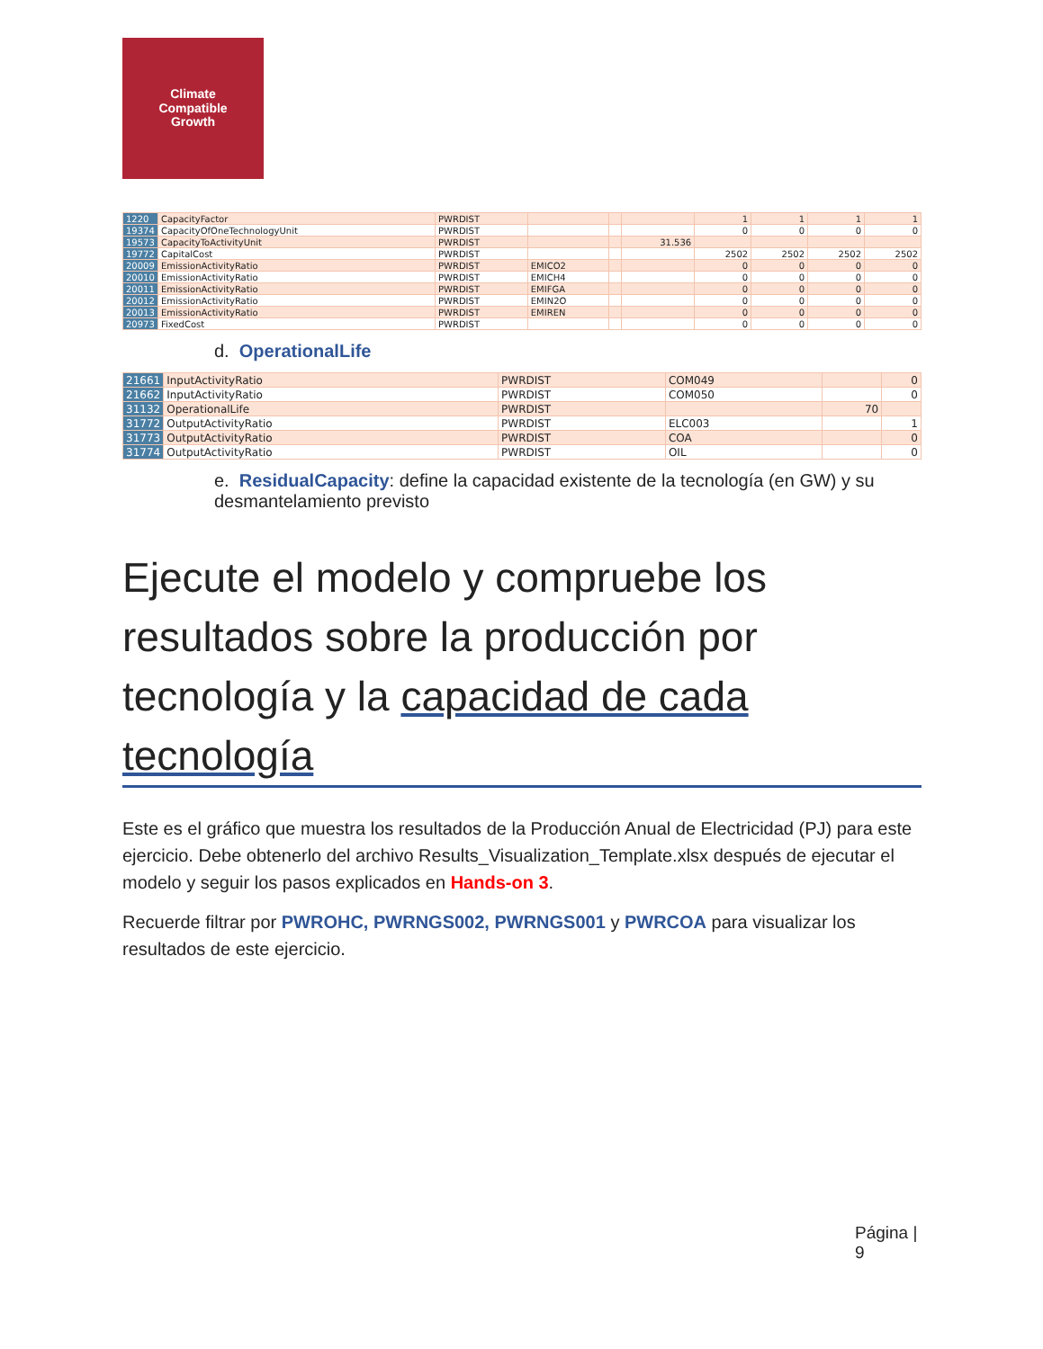Climate
Compatible
Growth
| 1220 | CapacityFactor | PWRDIST | | | | 1 | 1 | 1 | 1 |
| 19374 | CapacityOfOneTechnologyUnit | PWRDIST | | | | 0 | 0 | 0 | 0 |
| 19573 | CapacityToActivityUnit | PWRDIST | | | 31.536 | | | | |
| 19772 | CapitalCost | PWRDIST | | | | 2502 | 2502 | 2502 | 2502 |
| 20009 | EmissionActivityRatio | PWRDIST | EMICO2 | | | 0 | 0 | 0 | 0 |
| 20010 | EmissionActivityRatio | PWRDIST | EMICH4 | | | 0 | 0 | 0 | 0 |
| 20011 | EmissionActivityRatio | PWRDIST | EMIFGA | | | 0 | 0 | 0 | 0 |
| 20012 | EmissionActivityRatio | PWRDIST | EMIN2O | | | 0 | 0 | 0 | 0 |
| 20013 | EmissionActivityRatio | PWRDIST | EMIREN | | | 0 | 0 | 0 | 0 |
| 20973 | FixedCost | PWRDIST | | | | 0 | 0 | 0 | 0 |
d. OperationalLife
| 21661 | InputActivityRatio | PWRDIST | COM049 | | 0 |
| 21662 | InputActivityRatio | PWRDIST | COM050 | | 0 |
| 31132 | OperationalLife | PWRDIST | | 70 | |
| 31772 | OutputActivityRatio | PWRDIST | ELC003 | | 1 |
| 31773 | OutputActivityRatio | PWRDIST | COA | | 0 |
| 31774 | OutputActivityRatio | PWRDIST | OIL | | 0 |
e. ResidualCapacity: define la capacidad existente de la tecnología (en GW) y su desmantelamiento previsto
Ejecute el modelo y compruebe los resultados sobre la producción por tecnología y la capacidad de cada tecnología
Este es el gráfico que muestra los resultados de la Producción Anual de Electricidad (PJ) para este ejercicio. Debe obtenerlo del archivo Results_Visualization_Template.xlsx después de ejecutar el modelo y seguir los pasos explicados en Hands-on 3.
Recuerde filtrar por PWROHC, PWRNGS002, PWRNGS001 y PWRCOA para visualizar los resultados de este ejercicio.
Página |
9